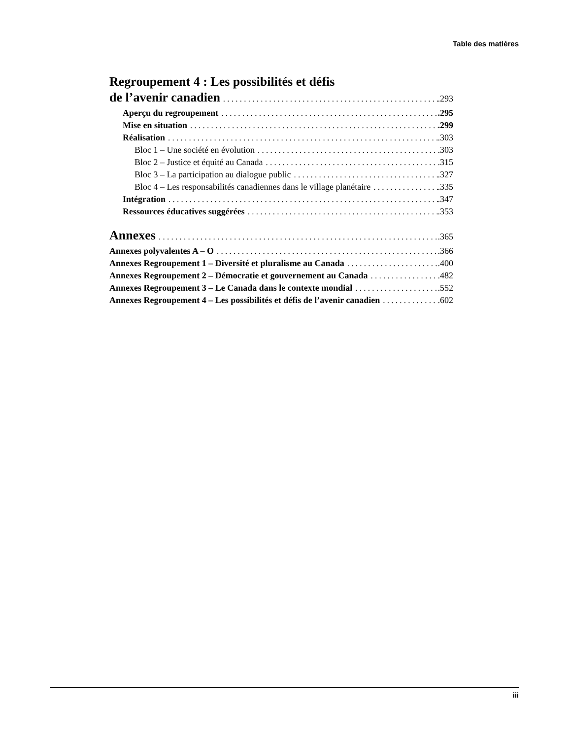Table des matières
Regroupement 4 : Les possibilités et défis
de l’avenir canadien .293
Aperçu du regroupement .295
Mise en situation .299
Réalisation .303
Bloc 1 – Une société en évolution .303
Bloc 2 – Justice et équité au Canada .315
Bloc 3 – La participation au dialogue public .327
Bloc 4 – Les responsabilités canadiennes dans le village planétaire .335
Intégration .347
Ressources éducatives suggérées .353
Annexes .365
Annexes polyvalentes A – O .366
Annexes Regroupement 1 – Diversité et pluralisme au Canada .400
Annexes Regroupement 2 – Démocratie et gouvernement au Canada .482
Annexes Regroupement 3 – Le Canada dans le contexte mondial .552
Annexes Regroupement 4 – Les possibilités et défis de l’avenir canadien .602
iii